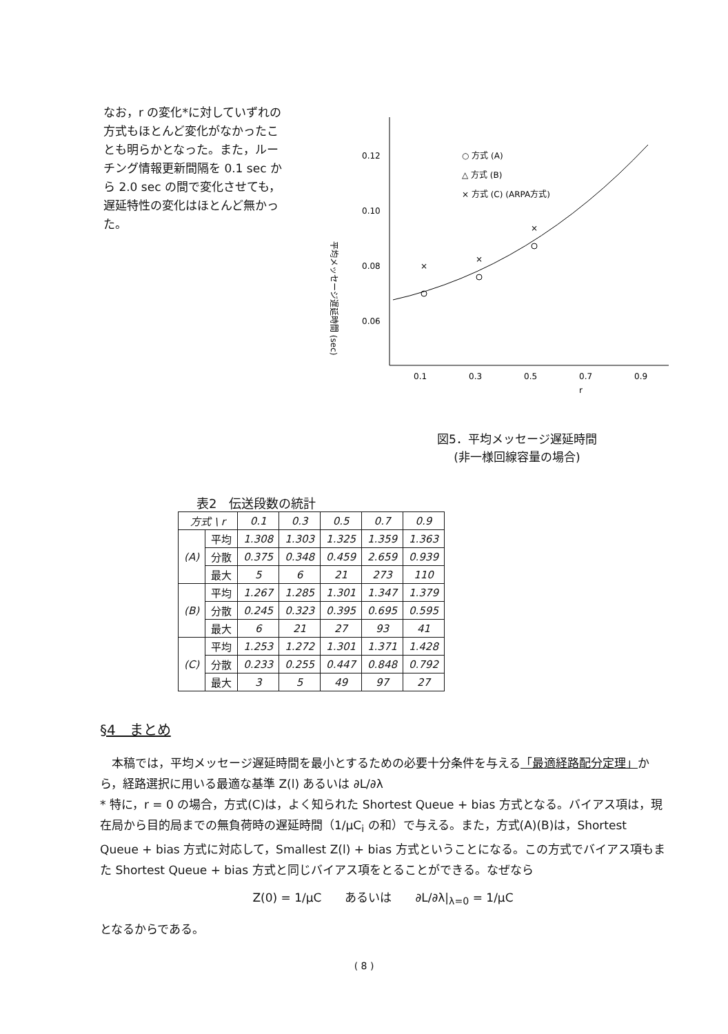なお，r の変化*に対していずれの方式もほとんど変化がなかったことも明らかとなった。また，ルーチング情報更新間隔を 0.1 sec から 2.0 sec の間で変化させても，遅延特性の変化はほとんど無かった。
平均メッセージ遅延時間 (sec)
0.12
0.10
0.08
0.06
0.1
0.3
0.5
0.7
0.9
r
○ 方式 (A)
△ 方式 (B)
× 方式 (C) (ARPA方式)
×
×
×
図5．平均メッセージ遅延時間
(非一様回線容量の場合)
表2　伝送段数の統計
| 方式 \ r | | 0.1 | 0.3 | 0.5 | 0.7 | 0.9 |
| --- | --- | --- | --- | --- | --- | --- |
| (A) | 平均 | 1.308 | 1.303 | 1.325 | 1.359 | 1.363 |
| | 分散 | 0.375 | 0.348 | 0.459 | 2.659 | 0.939 |
| | 最大 | 5 | 6 | 21 | 273 | 110 |
| (B) | 平均 | 1.267 | 1.285 | 1.301 | 1.347 | 1.379 |
| | 分散 | 0.245 | 0.323 | 0.395 | 0.695 | 0.595 |
| | 最大 | 6 | 21 | 27 | 93 | 41 |
| (C) | 平均 | 1.253 | 1.272 | 1.301 | 1.371 | 1.428 |
| | 分散 | 0.233 | 0.255 | 0.447 | 0.848 | 0.792 |
| | 最大 | 3 | 5 | 49 | 97 | 27 |
§4　まとめ
　本稿では，平均メッセージ遅延時間を最小とするための必要十分条件を与える「最適経路配分定理」から，経路選択に用いる最適な基準 Z(l) あるいは ∂L/∂λ
* 特に，r = 0 の場合，方式(C)は，よく知られた Shortest Queue + bias 方式となる。バイアス項は，現在局から目的局までの無負荷時の遅延時間（1/μC<sub>i</sub> の和）で与える。また，方式(A)(B)は，Shortest Queue + bias 方式に対応して，Smallest Z(l) + bias 方式ということになる。この方式でバイアス項もまた Shortest Queue + bias 方式と同じバイアス項をとることができる。なぜなら
Z(0) = 1/μC　　あるいは　　∂L/∂λ|<sub>λ=0</sub> = 1/μC
となるからである。
( 8 )